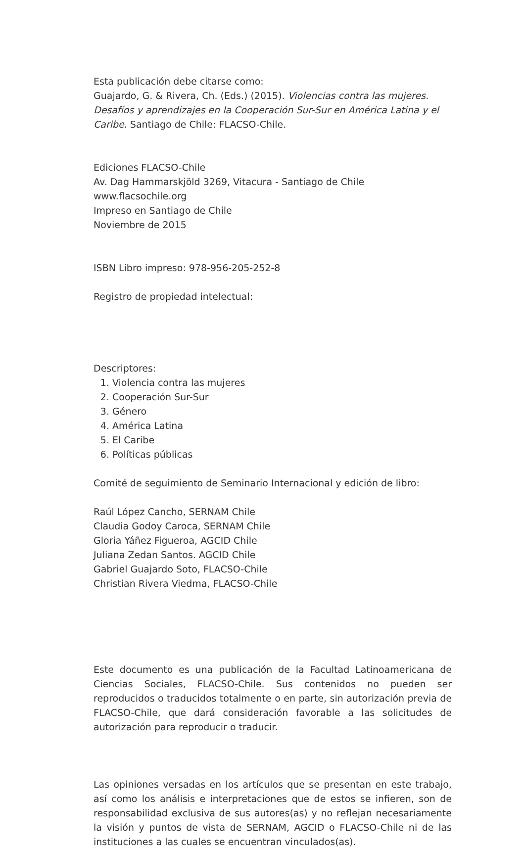Esta publicación debe citarse como:
Guajardo, G. & Rivera, Ch. (Eds.) (2015). Violencias contra las mujeres. Desafíos y aprendizajes en la Cooperación Sur-Sur en América Latina y el Caribe. Santiago de Chile: FLACSO-Chile.
Ediciones FLACSO-Chile
Av. Dag Hammarskjöld 3269, Vitacura - Santiago de Chile
www.flacsochile.org
Impreso en Santiago de Chile
Noviembre de 2015
ISBN Libro impreso: 978-956-205-252-8
Registro de propiedad intelectual:
Descriptores:
1. Violencia contra las mujeres
2. Cooperación Sur-Sur
3. Género
4. América Latina
5. El Caribe
6. Políticas públicas
Comité de seguimiento de Seminario Internacional y edición de libro:
Raúl López Cancho, SERNAM Chile
Claudia Godoy Caroca, SERNAM Chile
Gloria Yáñez Figueroa, AGCID Chile
Juliana Zedan Santos. AGCID Chile
Gabriel Guajardo Soto, FLACSO-Chile
Christian Rivera Viedma, FLACSO-Chile
Este documento es una publicación de la Facultad Latinoamericana de Ciencias Sociales, FLACSO-Chile. Sus contenidos no pueden ser reproducidos o traducidos totalmente o en parte, sin autorización previa de FLACSO-Chile, que dará consideración favorable a las solicitudes de autorización para reproducir o traducir.
Las opiniones versadas en los artículos que se presentan en este trabajo, así como los análisis e interpretaciones que de estos se infieren, son de responsabilidad exclusiva de sus autores(as) y no reflejan necesariamente la visión y puntos de vista de SERNAM, AGCID o FLACSO-Chile ni de las instituciones a las cuales se encuentran vinculados(as).